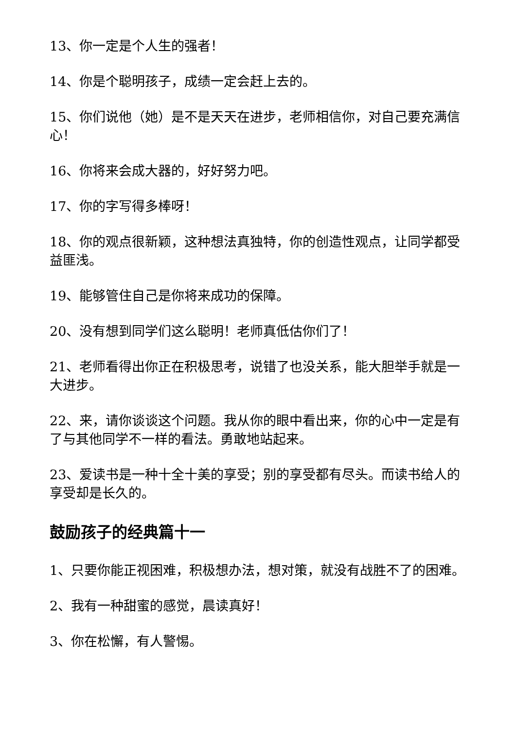13、你一定是个人生的强者！
14、你是个聪明孩子，成绩一定会赶上去的。
15、你们说他（她）是不是天天在进步，老师相信你，对自己要充满信心！
16、你将来会成大器的，好好努力吧。
17、你的字写得多棒呀！
18、你的观点很新颖，这种想法真独特，你的创造性观点，让同学都受益匪浅。
19、能够管住自己是你将来成功的保障。
20、没有想到同学们这么聪明！老师真低估你们了！
21、老师看得出你正在积极思考，说错了也没关系，能大胆举手就是一大进步。
22、来，请你谈谈这个问题。我从你的眼中看出来，你的心中一定是有了与其他同学不一样的看法。勇敢地站起来。
23、爱读书是一种十全十美的享受；别的享受都有尽头。而读书给人的享受却是长久的。
鼓励孩子的经典篇十一
1、只要你能正视困难，积极想办法，想对策，就没有战胜不了的困难。
2、我有一种甜蜜的感觉，晨读真好！
3、你在松懈，有人警惕。